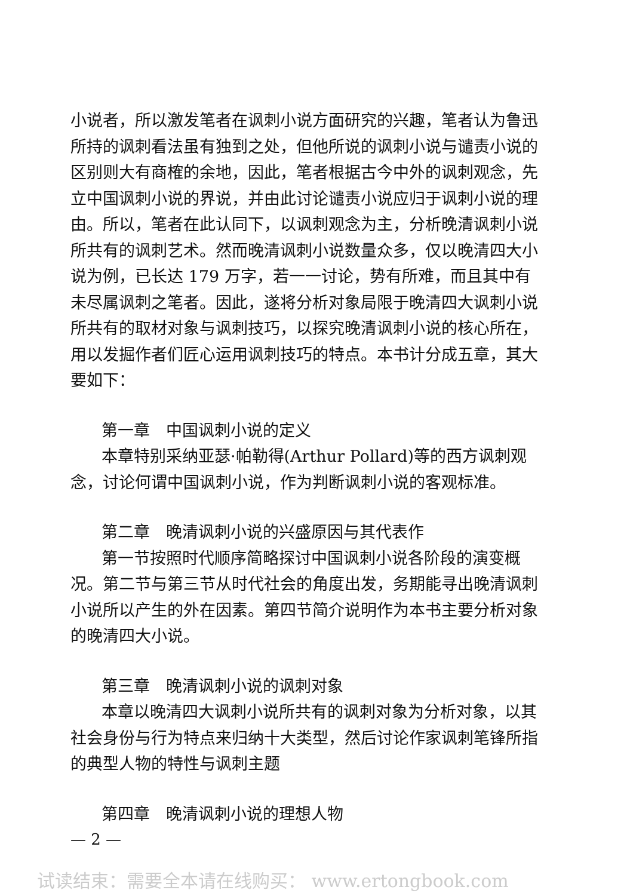小说者，所以激发笔者在讽刺小说方面研究的兴趣，笔者认为鲁迅所持的讽刺看法虽有独到之处，但他所说的讽刺小说与谴责小说的区别则大有商榷的余地，因此，笔者根据古今中外的讽刺观念，先立中国讽刺小说的界说，并由此讨论谴责小说应归于讽刺小说的理由。所以，笔者在此认同下，以讽刺观念为主，分析晚清讽刺小说所共有的讽刺艺术。然而晚清讽刺小说数量众多，仅以晚清四大小说为例，已长达 179 万字，若一一讨论，势有所难，而且其中有未尽属讽刺之笔者。因此，遂将分析对象局限于晚清四大讽刺小说所共有的取材对象与讽刺技巧，以探究晚清讽刺小说的核心所在，用以发掘作者们匠心运用讽刺技巧的特点。本书计分成五章，其大要如下：
第一章　中国讽刺小说的定义
本章特别采纳亚瑟·帕勒得(Arthur Pollard)等的西方讽刺观念，讨论何谓中国讽刺小说，作为判断讽刺小说的客观标准。
第二章　晚清讽刺小说的兴盛原因与其代表作
第一节按照时代顺序简略探讨中国讽刺小说各阶段的演变概况。第二节与第三节从时代社会的角度出发，务期能寻出晚清讽刺小说所以产生的外在因素。第四节简介说明作为本书主要分析对象的晚清四大小说。
第三章　晚清讽刺小说的讽刺对象
本章以晚清四大讽刺小说所共有的讽刺对象为分析对象，以其社会身份与行为特点来归纳十大类型，然后讨论作家讽刺笔锋所指的典型人物的特性与讽刺主题
第四章　晚清讽刺小说的理想人物
— 2 —
试读结束：需要全本请在线购买： www.ertongbook.com